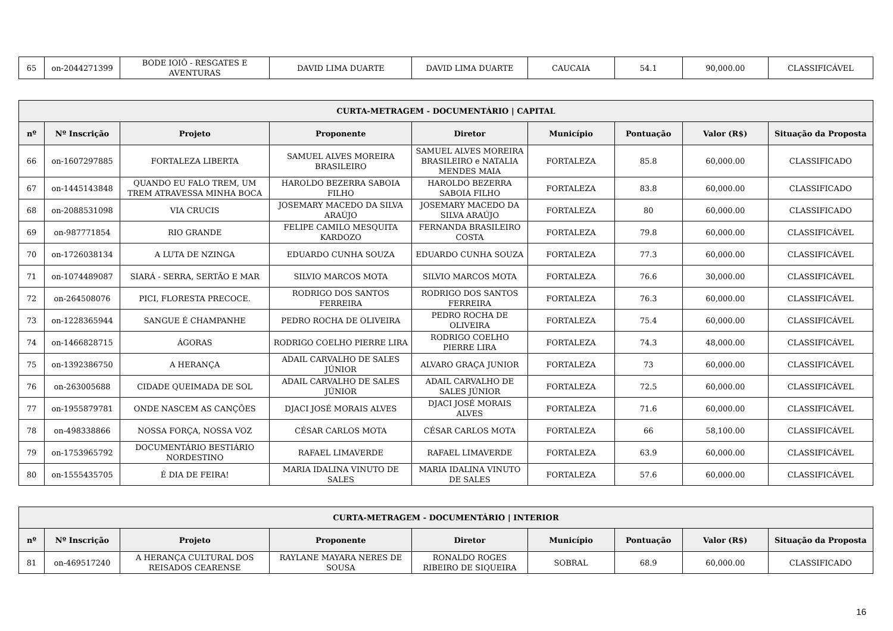| 65 | on-2044271399 | BODE IOIÔ - RESGATES E AVENTURAS | DAVID LIMA DUARTE | DAVID LIMA DUARTE | CAUCAIA | 54.1 | 90,000.00 | CLASSIFICÁVEL |
| CURTA-METRAGEM - DOCUMENTÁRIO / CAPITAL | | | | | | | | |
| --- | --- | --- | --- | --- | --- | --- | --- | --- |
| nº | Nº Inscrição | Projeto | Proponente | Diretor | Município | Pontuação | Valor (R$) | Situação da Proposta |
| 66 | on-1607297885 | FORTALEZA LIBERTA | SAMUEL ALVES MOREIRA BRASILEIRO | SAMUEL ALVES MOREIRA BRASILEIRO e NATALIA MENDES MAIA | FORTALEZA | 85.8 | 60,000.00 | CLASSIFICADO |
| 67 | on-1445143848 | QUANDO EU FALO TREM, UM TREM ATRAVESSA MINHA BOCA | HAROLDO BEZERRA SABOIA FILHO | HAROLDO BEZERRA SABOIA FILHO | FORTALEZA | 83.8 | 60,000.00 | CLASSIFICADO |
| 68 | on-2088531098 | VIA CRUCIS | JOSEMARY MACEDO DA SILVA ARAÚJO | JOSEMARY MACEDO DA SILVA ARAÚJO | FORTALEZA | 80 | 60,000.00 | CLASSIFICADO |
| 69 | on-987771854 | RIO GRANDE | FELIPE CAMILO MESQUITA KARDOZO | FERNANDA BRASILEIRO COSTA | FORTALEZA | 79.8 | 60,000.00 | CLASSIFICÁVEL |
| 70 | on-1726038134 | A LUTA DE NZINGA | EDUARDO CUNHA SOUZA | EDUARDO CUNHA SOUZA | FORTALEZA | 77.3 | 60,000.00 | CLASSIFICÁVEL |
| 71 | on-1074489087 | SIARÁ - SERRA, SERTÃO E MAR | SILVIO MARCOS MOTA | SILVIO MARCOS MOTA | FORTALEZA | 76.6 | 30,000.00 | CLASSIFICÁVEL |
| 72 | on-264508076 | PICI, FLORESTA PRECOCE. | RODRIGO DOS SANTOS FERREIRA | RODRIGO DOS SANTOS FERREIRA | FORTALEZA | 76.3 | 60,000.00 | CLASSIFICÁVEL |
| 73 | on-1228365944 | SANGUE É CHAMPANHE | PEDRO ROCHA DE OLIVEIRA | PEDRO ROCHA DE OLIVEIRA | FORTALEZA | 75.4 | 60,000.00 | CLASSIFICÁVEL |
| 74 | on-1466828715 | ÁGORAS | RODRIGO COELHO PIERRE LIRA | RODRIGO COELHO PIERRE LIRA | FORTALEZA | 74.3 | 48,000.00 | CLASSIFICÁVEL |
| 75 | on-1392386750 | A HERANÇA | ADAIL CARVALHO DE SALES JÚNIOR | ALVARO GRAÇA JUNIOR | FORTALEZA | 73 | 60,000.00 | CLASSIFICÁVEL |
| 76 | on-263005688 | CIDADE QUEIMADA DE SOL | ADAIL CARVALHO DE SALES JÚNIOR | ADAIL CARVALHO DE SALES JÚNIOR | FORTALEZA | 72.5 | 60,000.00 | CLASSIFICÁVEL |
| 77 | on-1955879781 | ONDE NASCEM AS CANÇÕES | DJACI JOSÉ MORAIS ALVES | DJACI JOSÉ MORAIS ALVES | FORTALEZA | 71.6 | 60,000.00 | CLASSIFICÁVEL |
| 78 | on-498338866 | NOSSA FORÇA, NOSSA VOZ | CÉSAR CARLOS MOTA | CÉSAR CARLOS MOTA | FORTALEZA | 66 | 58,100.00 | CLASSIFICÁVEL |
| 79 | on-1753965792 | DOCUMENTÁRIO BESTIÁRIO NORDESTINO | RAFAEL LIMAVERDE | RAFAEL LIMAVERDE | FORTALEZA | 63.9 | 60,000.00 | CLASSIFICÁVEL |
| 80 | on-1555435705 | É DIA DE FEIRA! | MARIA IDALINA VINUTO DE SALES | MARIA IDALINA VINUTO DE SALES | FORTALEZA | 57.6 | 60,000.00 | CLASSIFICÁVEL |
| CURTA-METRAGEM - DOCUMENTÁRIO / INTERIOR | | | | | | | | |
| --- | --- | --- | --- | --- | --- | --- | --- | --- |
| nº | Nº Inscrição | Projeto | Proponente | Diretor | Município | Pontuação | Valor (R$) | Situação da Proposta |
| 81 | on-469517240 | A HERANÇA CULTURAL DOS REISADOS CEARENSE | RAYLANE MAYARA NERES DE SOUSA | RONALDO ROGES RIBEIRO DE SIQUEIRA | SOBRAL | 68.9 | 60,000.00 | CLASSIFICADO |
16